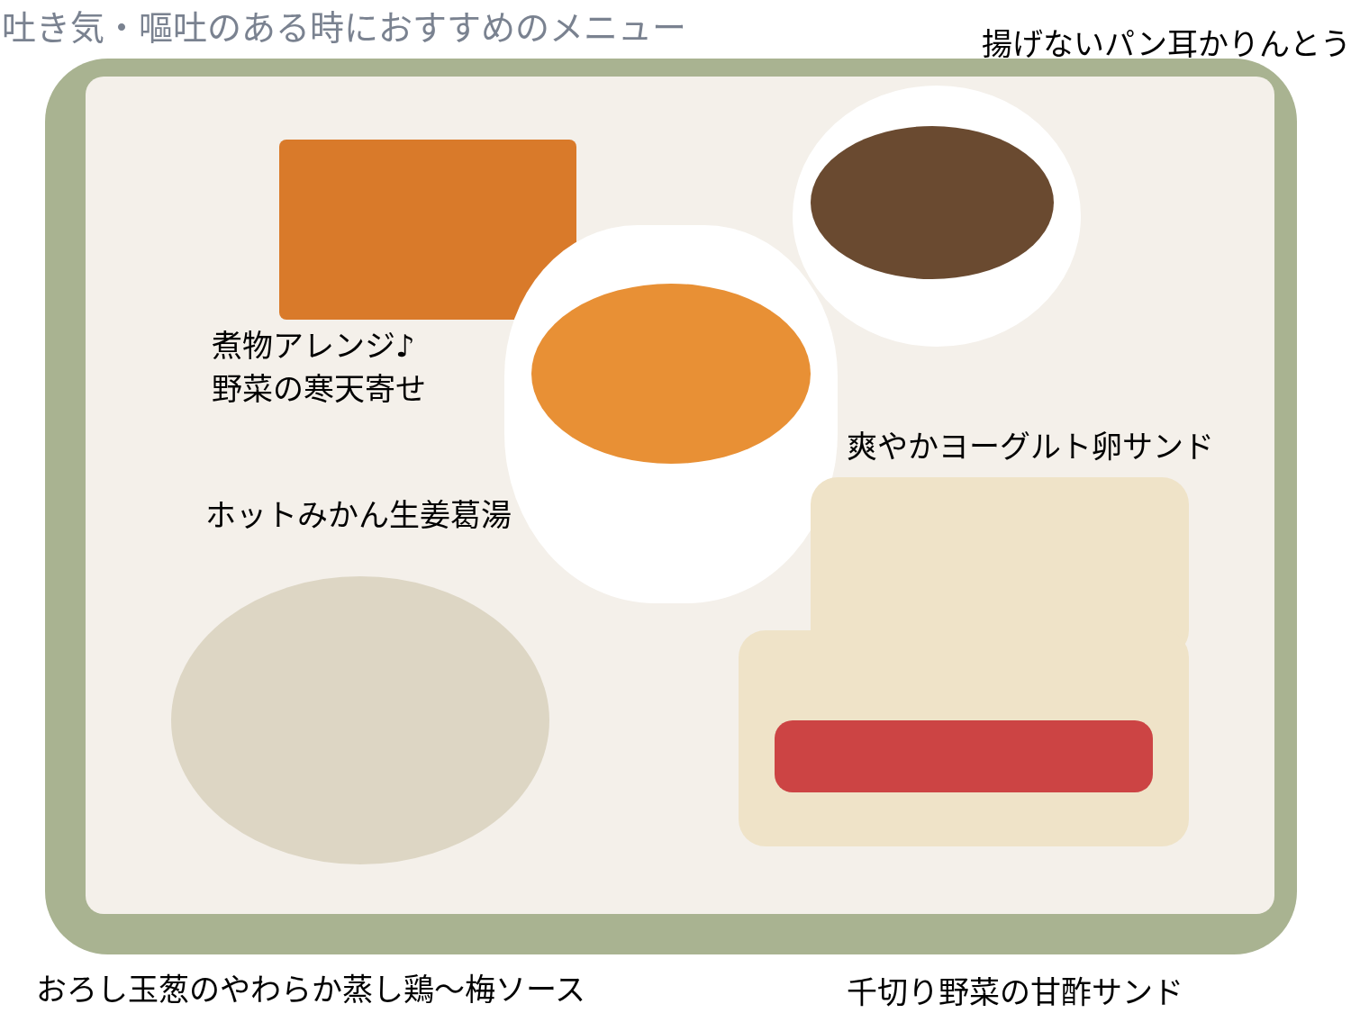吐き気・嘔吐のある時におすすめのメニュー
揚げないパン耳かりんとう
煮物アレンジ♪
野菜の寒天寄せ
爽やかヨーグルト卵サンド
ホットみかん生姜葛湯
おろし玉葱のやわらか蒸し鶏～梅ソース 千切り野菜の甘酢サンド